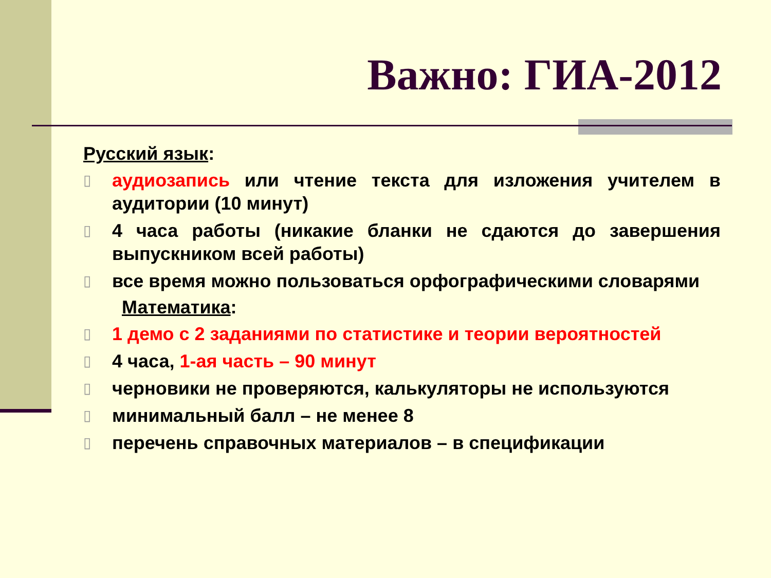Важно: ГИА-2012
Русский язык:
▯ аудиозапись или чтение текста для изложения учителем в аудитории (10 минут)
▯ 4 часа работы (никакие бланки не сдаются до завершения выпускником всей работы)
▯ все время можно пользоваться орфографическими словарями
Математика:
▯ 1 демо с 2 заданиями по статистике и теории вероятностей
▯ 4 часа, 1-ая часть – 90 минут
▯ черновики не проверяются, калькуляторы не используются
▯ минимальный балл – не менее 8
▯ перечень справочных материалов – в спецификации